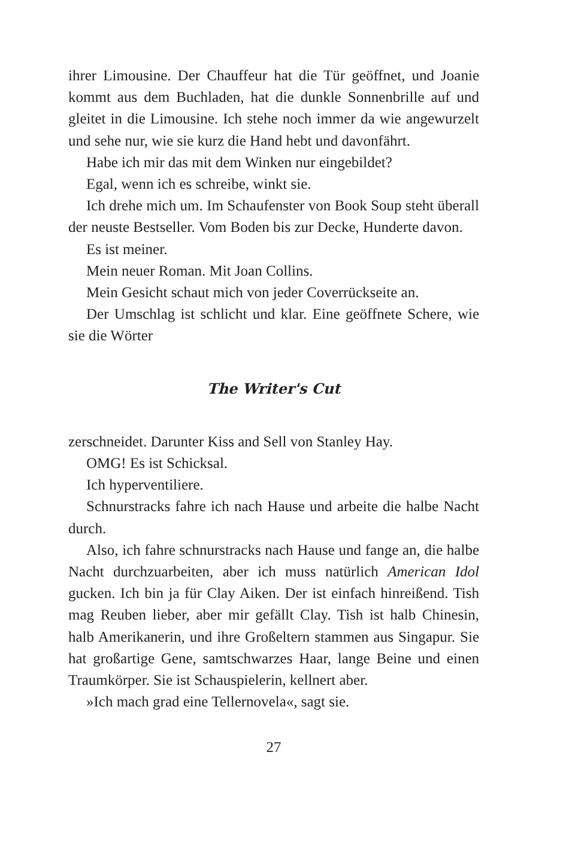ihrer Limousine. Der Chauffeur hat die Tür geöffnet, und Joanie kommt aus dem Buchladen, hat die dunkle Sonnenbrille auf und gleitet in die Limousine. Ich stehe noch immer da wie angewurzelt und sehe nur, wie sie kurz die Hand hebt und davonfährt.
Habe ich mir das mit dem Winken nur eingebildet?
Egal, wenn ich es schreibe, winkt sie.
Ich drehe mich um. Im Schaufenster von Book Soup steht überall der neuste Bestseller. Vom Boden bis zur Decke, Hunderte davon.
Es ist meiner.
Mein neuer Roman. Mit Joan Collins.
Mein Gesicht schaut mich von jeder Coverrückseite an.
Der Umschlag ist schlicht und klar. Eine geöffnete Schere, wie sie die Wörter
The Writer's Cut
zerschneidet. Darunter Kiss and Sell von Stanley Hay.
OMG! Es ist Schicksal.
Ich hyperventiliere.
Schnurstracks fahre ich nach Hause und arbeite die halbe Nacht durch.
Also, ich fahre schnurstracks nach Hause und fange an, die halbe Nacht durchzuarbeiten, aber ich muss natürlich American Idol gucken. Ich bin ja für Clay Aiken. Der ist einfach hinreißend. Tish mag Reuben lieber, aber mir gefällt Clay. Tish ist halb Chinesin, halb Amerikanerin, und ihre Großeltern stammen aus Singapur. Sie hat großartige Gene, samtschwarzes Haar, lange Beine und einen Traumkörper. Sie ist Schauspielerin, kellnert aber.
»Ich mach grad eine Tellernovela«, sagt sie.
27